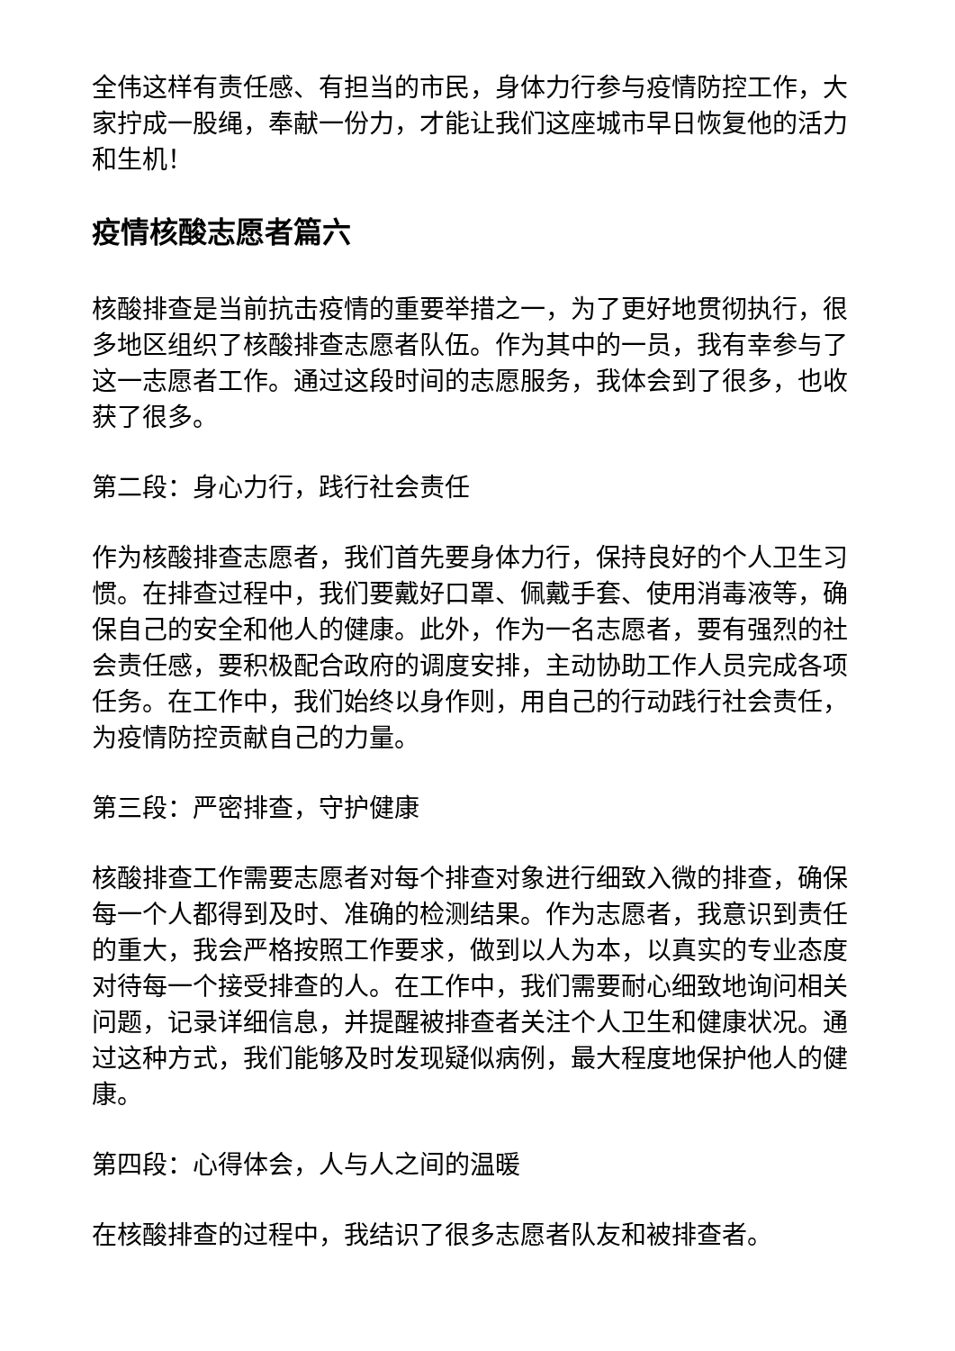全伟这样有责任感、有担当的市民，身体力行参与疫情防控工作，大家拧成一股绳，奉献一份力，才能让我们这座城市早日恢复他的活力和生机！
疫情核酸志愿者篇六
核酸排查是当前抗击疫情的重要举措之一，为了更好地贯彻执行，很多地区组织了核酸排查志愿者队伍。作为其中的一员，我有幸参与了这一志愿者工作。通过这段时间的志愿服务，我体会到了很多，也收获了很多。
第二段：身心力行，践行社会责任
作为核酸排查志愿者，我们首先要身体力行，保持良好的个人卫生习惯。在排查过程中，我们要戴好口罩、佩戴手套、使用消毒液等，确保自己的安全和他人的健康。此外，作为一名志愿者，要有强烈的社会责任感，要积极配合政府的调度安排，主动协助工作人员完成各项任务。在工作中，我们始终以身作则，用自己的行动践行社会责任，为疫情防控贡献自己的力量。
第三段：严密排查，守护健康
核酸排查工作需要志愿者对每个排查对象进行细致入微的排查，确保每一个人都得到及时、准确的检测结果。作为志愿者，我意识到责任的重大，我会严格按照工作要求，做到以人为本，以真实的专业态度对待每一个接受排查的人。在工作中，我们需要耐心细致地询问相关问题，记录详细信息，并提醒被排查者关注个人卫生和健康状况。通过这种方式，我们能够及时发现疑似病例，最大程度地保护他人的健康。
第四段：心得体会，人与人之间的温暖
在核酸排查的过程中，我结识了很多志愿者队友和被排查者。